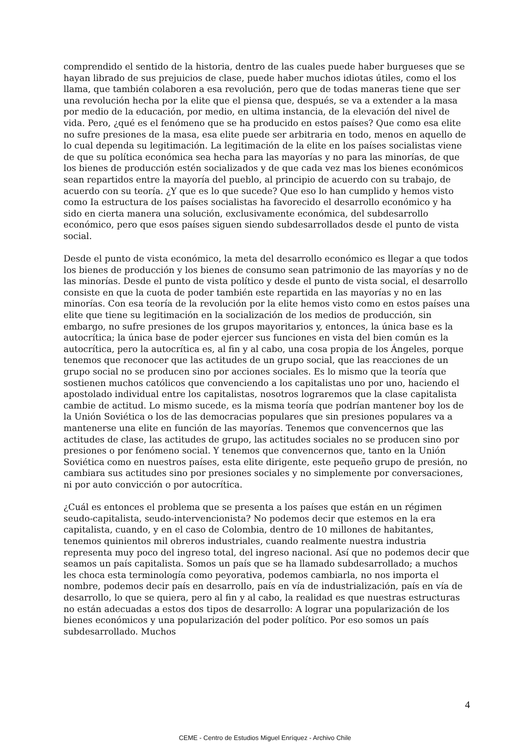comprendido el sentido de la historia, dentro de las cuales puede haber burgueses que se hayan librado de sus prejuicios de clase, puede haber muchos idiotas útiles, como el los llama, que también colaboren a esa revolución, pero que de todas maneras tiene que ser una revolución hecha por la elite que el piensa que, después, se va a extender a la masa por medio de la educación, por medio, en ultima instancia, de la elevación del nivel de vida. Pero, ¿qué es el fenómeno que se ha producido en estos países? Que como esa elite no sufre presiones de la masa, esa elite puede ser arbitraria en todo, menos en aquello de lo cual dependa su legitimación. La legitimación de la elite en los países socialistas viene de que su política económica sea hecha para las mayorías y no para las minorías, de que los bienes de producción estén socializados y de que cada vez mas los bienes económicos sean repartidos entre la mayoría del pueblo, al principio de acuerdo con su trabajo, de acuerdo con su teoría. ¿Y que es lo que sucede? Que eso lo han cumplido y hemos visto como Ia estructura de los países socialistas ha favorecido el desarrollo económico y ha sido en cierta manera una solución, exclusivamente económica, del subdesarrollo económico, pero que esos países siguen siendo subdesarrollados desde el punto de vista social.
Desde el punto de vista económico, la meta del desarrollo económico es llegar a que todos los bienes de producción y los bienes de consumo sean patrimonio de las mayorías y no de las minorías. Desde el punto de vista político y desde el punto de vista social, el desarrollo consiste en que la cuota de poder también este repartida en las mayorías y no en las minorías. Con esa teoría de la revolución por la elite hemos visto como en estos países una elite que tiene su legitimación en la socialización de los medios de producción, sin embargo, no sufre presiones de los grupos mayoritarios y, entonces, la única base es la autocrítica; la única base de poder ejercer sus funciones en vista del bien común es la autocrítica, pero la autocrítica es, al fin y al cabo, una cosa propia de los Ángeles, porque tenemos que reconocer que las actitudes de un grupo social, que las reacciones de un grupo social no se producen sino por acciones sociales. Es lo mismo que la teoría que sostienen muchos católicos que convenciendo a los capitalistas uno por uno, haciendo el apostolado individual entre los capitalistas, nosotros lograremos que la clase capitalista cambie de actitud. Lo mismo sucede, es la misma teoría que podrían mantener boy los de la Unión Soviética o los de las democracias populares que sin presiones populares va a mantenerse una elite en función de las mayorías. Tenemos que convencernos que las actitudes de clase, las actitudes de grupo, las actitudes sociales no se producen sino por presiones o por fenómeno social. Y tenemos que convencernos que, tanto en la Unión Soviética como en nuestros países, esta elite dirigente, este pequeño grupo de presión, no cambiara sus actitudes sino por presiones sociales y no simplemente por conversaciones, ni por auto convicción o por autocrítica.
¿Cuál es entonces el problema que se presenta a los países que están en un régimen seudo-capitalista, seudo-intervencionista? No podemos decir que estemos en la era capitalista, cuando, y en el caso de Colombia, dentro de 10 millones de habitantes, tenemos quinientos mil obreros industriales, cuando realmente nuestra industria representa muy poco del ingreso total, del ingreso nacional. Así que no podemos decir que seamos un país capitalista. Somos un país que se ha llamado subdesarrollado; a muchos les choca esta terminología como peyorativa, podemos cambiarla, no nos importa el nombre, podemos decir país en desarrollo, país en vía de industrialización, país en vía de desarrollo, lo que se quiera, pero al fin y al cabo, la realidad es que nuestras estructuras no están adecuadas a estos dos tipos de desarrollo: A lograr una popularización de los bienes económicos y una popularización del poder político. Por eso somos un país subdesarrollado. Muchos
4
CEME - Centro de Estudios Miguel Enríquez - Archivo Chile